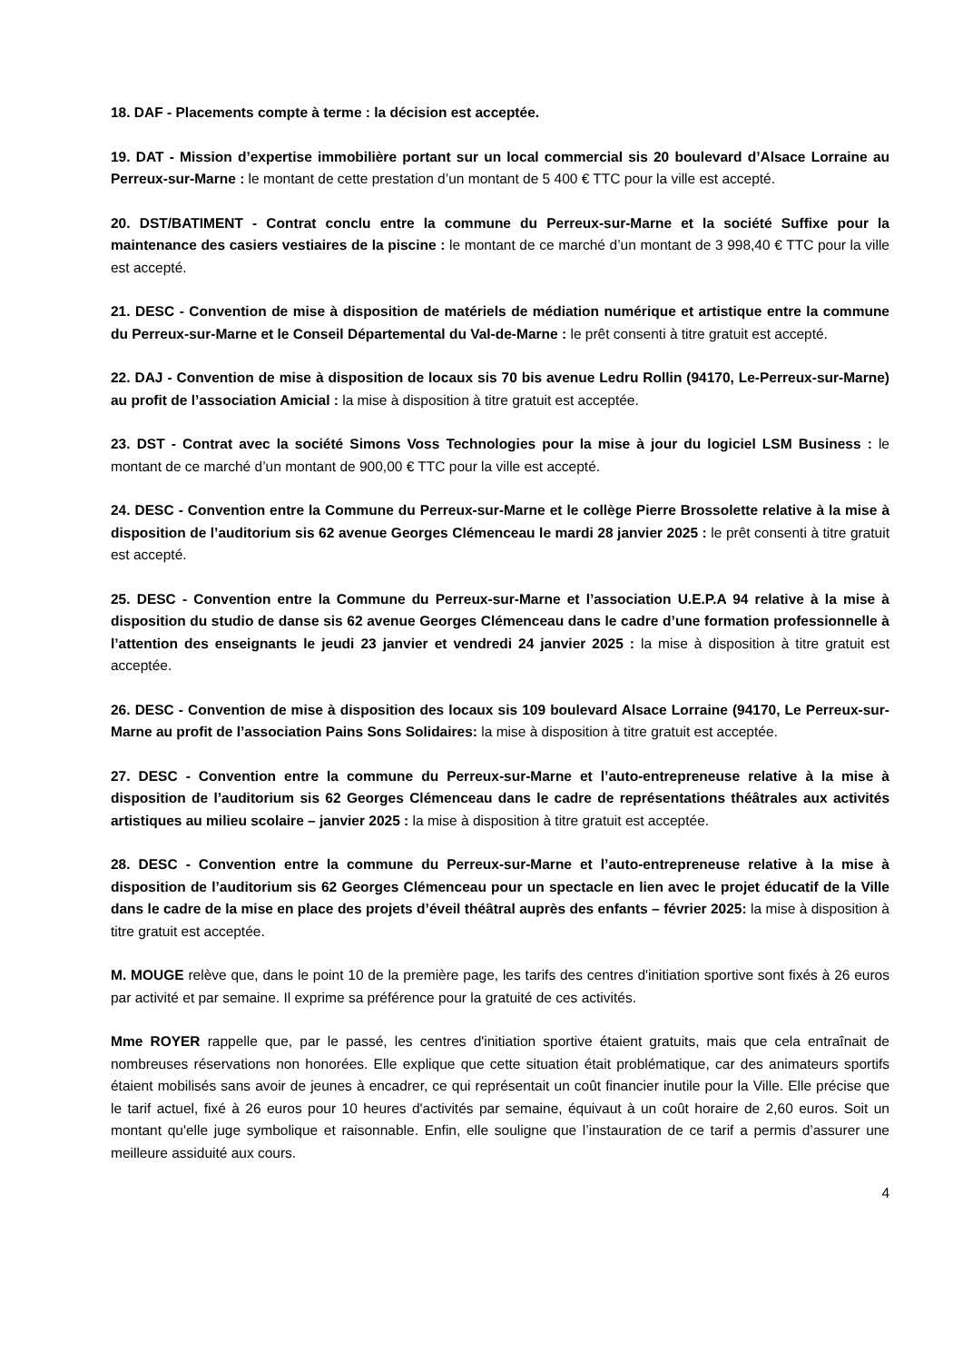18. DAF - Placements compte à terme : la décision est acceptée.
19. DAT - Mission d’expertise immobilière portant sur un local commercial sis 20 boulevard d’Alsace Lorraine au Perreux-sur-Marne : le montant de cette prestation d’un montant de 5 400 € TTC pour la ville est accepté.
20. DST/BATIMENT - Contrat conclu entre la commune du Perreux-sur-Marne et la société Suffixe pour la maintenance des casiers vestiaires de la piscine : le montant de ce marché d’un montant de 3 998,40 € TTC pour la ville est accepté.
21. DESC - Convention de mise à disposition de matériels de médiation numérique et artistique entre la commune du Perreux-sur-Marne et le Conseil Départemental du Val-de-Marne : le prêt consenti à titre gratuit est accepté.
22. DAJ - Convention de mise à disposition de locaux sis 70 bis avenue Ledru Rollin (94170, Le-Perreux-sur-Marne) au profit de l’association Amicial : la mise à disposition à titre gratuit est acceptée.
23. DST - Contrat avec la société Simons Voss Technologies pour la mise à jour du logiciel LSM Business : le montant de ce marché d’un montant de 900,00 € TTC pour la ville est accepté.
24. DESC - Convention entre la Commune du Perreux-sur-Marne et le collège Pierre Brossolette relative à la mise à disposition de l’auditorium sis 62 avenue Georges Clémenceau le mardi 28 janvier 2025 : le prêt consenti à titre gratuit est accepté.
25. DESC - Convention entre la Commune du Perreux-sur-Marne et l’association U.E.P.A 94 relative à la mise à disposition du studio de danse sis 62 avenue Georges Clémenceau dans le cadre d’une formation professionnelle à l’attention des enseignants le jeudi 23 janvier et vendredi 24 janvier 2025 : la mise à disposition à titre gratuit est acceptée.
26. DESC - Convention de mise à disposition des locaux sis 109 boulevard Alsace Lorraine (94170, Le Perreux-sur-Marne au profit de l’association Pains Sons Solidaires: la mise à disposition à titre gratuit est acceptée.
27. DESC - Convention entre la commune du Perreux-sur-Marne et l’auto-entrepreneuse relative à la mise à disposition de l’auditorium sis 62 Georges Clémenceau dans le cadre de représentations théâtrales aux activités artistiques au milieu scolaire – janvier 2025 : la mise à disposition à titre gratuit est acceptée.
28. DESC - Convention entre la commune du Perreux-sur-Marne et l’auto-entrepreneuse relative à la mise à disposition de l’auditorium sis 62 Georges Clémenceau pour un spectacle en lien avec le projet éducatif de la Ville dans le cadre de la mise en place des projets d’éveil théâtral auprès des enfants – février 2025: la mise à disposition à titre gratuit est acceptée.
M. MOUGE relève que, dans le point 10 de la première page, les tarifs des centres d'initiation sportive sont fixés à 26 euros par activité et par semaine. Il exprime sa préférence pour la gratuité de ces activités.
Mme ROYER rappelle que, par le passé, les centres d'initiation sportive étaient gratuits, mais que cela entraînait de nombreuses réservations non honorées. Elle explique que cette situation était problématique, car des animateurs sportifs étaient mobilisés sans avoir de jeunes à encadrer, ce qui représentait un coût financier inutile pour la Ville. Elle précise que le tarif actuel, fixé à 26 euros pour 10 heures d'activités par semaine, équivaut à un coût horaire de 2,60 euros. Soit un montant qu'elle juge symbolique et raisonnable. Enfin, elle souligne que l’instauration de ce tarif a permis d’assurer une meilleure assiduité aux cours.
4